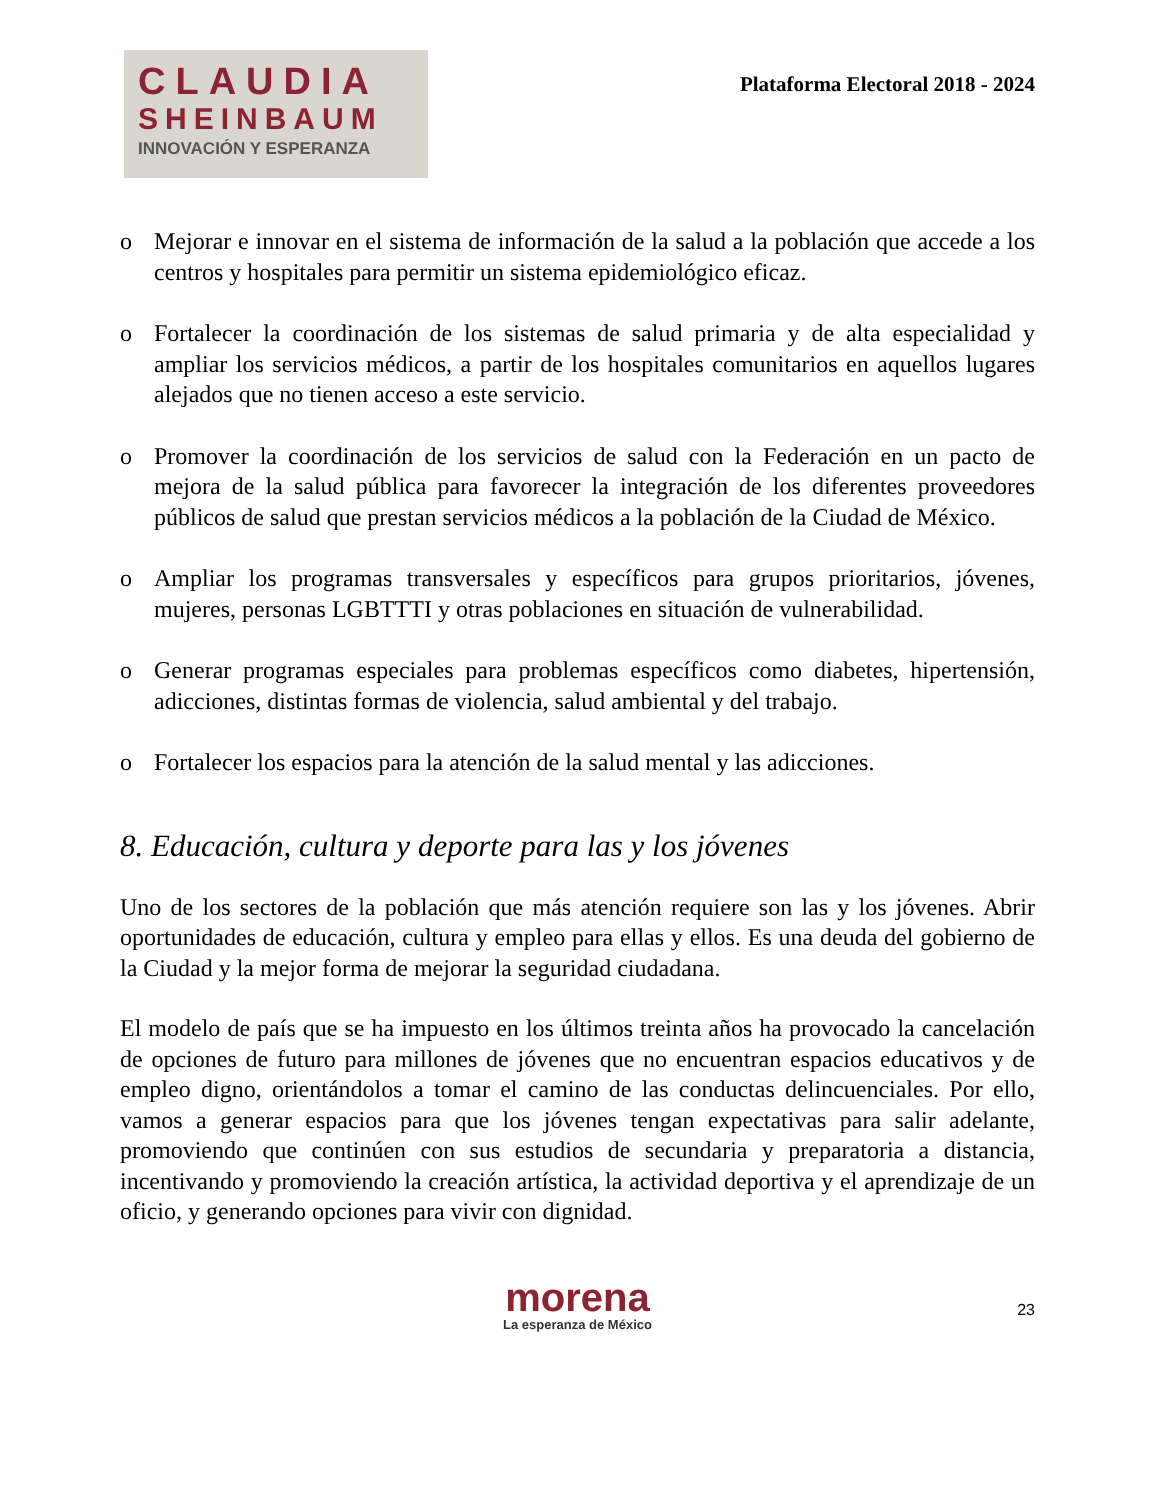CLAUDIA
SHEINBAUM
INNOVACIÓN Y ESPERANZA
Plataforma Electoral 2018 - 2024
o Mejorar e innovar en el sistema de información de la salud a la población que accede a los centros y hospitales para permitir un sistema epidemiológico eficaz.
o Fortalecer la coordinación de los sistemas de salud primaria y de alta especialidad y ampliar los servicios médicos, a partir de los hospitales comunitarios en aquellos lugares alejados que no tienen acceso a este servicio.
o Promover la coordinación de los servicios de salud con la Federación en un pacto de mejora de la salud pública para favorecer la integración de los diferentes proveedores públicos de salud que prestan servicios médicos a la población de la Ciudad de México.
o Ampliar los programas transversales y específicos para grupos prioritarios, jóvenes, mujeres, personas LGBTTTI y otras poblaciones en situación de vulnerabilidad.
o Generar programas especiales para problemas específicos como diabetes, hipertensión, adicciones, distintas formas de violencia, salud ambiental y del trabajo.
o Fortalecer los espacios para la atención de la salud mental y las adicciones.
8. Educación, cultura y deporte para las y los jóvenes
Uno de los sectores de la población que más atención requiere son las y los jóvenes. Abrir oportunidades de educación, cultura y empleo para ellas y ellos. Es una deuda del gobierno de la Ciudad y la mejor forma de mejorar la seguridad ciudadana.
El modelo de país que se ha impuesto en los últimos treinta años ha provocado la cancelación de opciones de futuro para millones de jóvenes que no encuentran espacios educativos y de empleo digno, orientándolos a tomar el camino de las conductas delincuenciales. Por ello, vamos a generar espacios para que los jóvenes tengan expectativas para salir adelante, promoviendo que continúen con sus estudios de secundaria y preparatoria a distancia, incentivando y promoviendo la creación artística, la actividad deportiva y el aprendizaje de un oficio, y generando opciones para vivir con dignidad.
morena
La esperanza de México
23